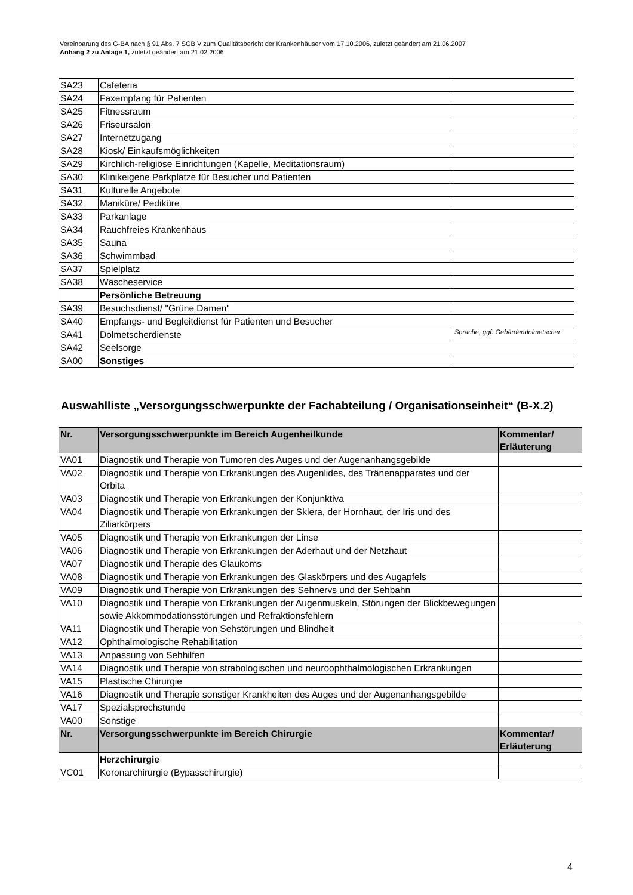Vereinbarung des G-BA nach § 91 Abs. 7 SGB V zum Qualitätsbericht der Krankenhäuser vom 17.10.2006, zuletzt geändert am 21.06.2007
Anhang 2 zu Anlage 1, zuletzt geändert am 21.02.2006
| SA23 | Cafeteria | |
| SA24 | Faxempfang für Patienten | |
| SA25 | Fitnessraum | |
| SA26 | Friseursalon | |
| SA27 | Internetzugang | |
| SA28 | Kiosk/ Einkaufsmöglichkeiten | |
| SA29 | Kirchlich-religiöse Einrichtungen (Kapelle, Meditationsraum) | |
| SA30 | Klinikeigene Parkplätze für Besucher und Patienten | |
| SA31 | Kulturelle Angebote | |
| SA32 | Maniküre/ Pediküre | |
| SA33 | Parkanlage | |
| SA34 | Rauchfreies Krankenhaus | |
| SA35 | Sauna | |
| SA36 | Schwimmbad | |
| SA37 | Spielplatz | |
| SA38 | Wäscheservice | |
| | Persönliche Betreuung | |
| SA39 | Besuchsdienst/ "Grüne Damen" | |
| SA40 | Empfangs- und Begleitdienst für Patienten und Besucher | |
| SA41 | Dolmetscherdienste | Sprache, ggf. Gebärdendolmetscher |
| SA42 | Seelsorge | |
| SA00 | Sonstiges | |
Auswahlliste „Versorgungsschwerpunkte der Fachabteilung / Organisationseinheit“ (B-X.2)
| Nr. | Versorgungsschwerpunkte im Bereich Augenheilkunde | Kommentar/ Erläuterung |
| --- | --- | --- |
| VA01 | Diagnostik und Therapie von Tumoren des Auges und der Augenanhangsgebilde | |
| VA02 | Diagnostik und Therapie von Erkrankungen des Augenlides, des Tränenapparates und der Orbita | |
| VA03 | Diagnostik und Therapie von Erkrankungen der Konjunktiva | |
| VA04 | Diagnostik und Therapie von Erkrankungen der Sklera, der Hornhaut, der Iris und des Ziliarkörpers | |
| VA05 | Diagnostik und Therapie von Erkrankungen der Linse | |
| VA06 | Diagnostik und Therapie von Erkrankungen der Aderhaut und der Netzhaut | |
| VA07 | Diagnostik und Therapie des Glaukoms | |
| VA08 | Diagnostik und Therapie von Erkrankungen des Glaskörpers und des Augapfels | |
| VA09 | Diagnostik und Therapie von Erkrankungen des Sehnervs und der Sehbahn | |
| VA10 | Diagnostik und Therapie von Erkrankungen der Augenmuskeln, Störungen der Blickbewegungen sowie Akkommodationsstörungen und Refraktionsfehlern | |
| VA11 | Diagnostik und Therapie von Sehstörungen und Blindheit | |
| VA12 | Ophthalmologische Rehabilitation | |
| VA13 | Anpassung von Sehhilfen | |
| VA14 | Diagnostik und Therapie von strabologischen und neuroophthalmologischen Erkrankungen | |
| VA15 | Plastische Chirurgie | |
| VA16 | Diagnostik und Therapie sonstiger Krankheiten des Auges und der Augenanhangsgebilde | |
| VA17 | Spezialsprechstunde | |
| VA00 | Sonstige | |
| Nr. | Versorgungsschwerpunkte im Bereich Chirurgie | Kommentar/ Erläuterung |
| | Herzchirurgie | |
| VC01 | Koronarchirurgie (Bypasschirurgie) | |
4